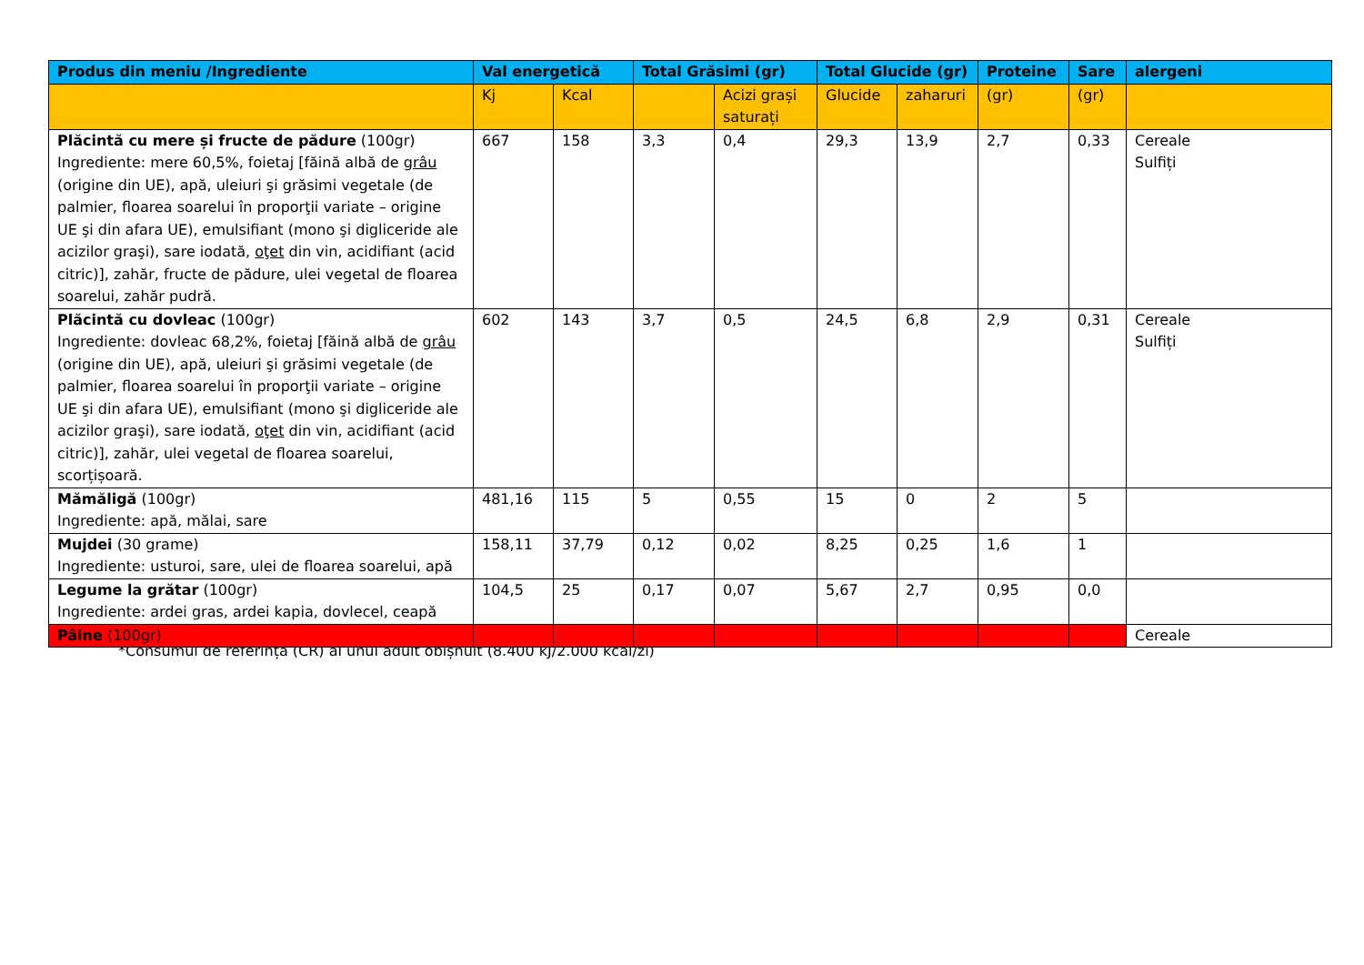| Produs din meniu /Ingrediente | Val energetică | | Total Grăsimi (gr) | | Total Glucide (gr) | | Proteine | Sare | alergeni |
| --- | --- | --- | --- | --- | --- | --- | --- | --- | --- |
| | Kj | Kcal | | Acizi grași saturați | Glucide | zaharuri | (gr) | (gr) | |
| Plăcintă cu mere și fructe de pădure (100gr) Ingrediente: mere 60,5%, foietaj [făină albă de grâu (origine din UE), apă, uleiuri şi grăsimi vegetale (de palmier, floarea soarelui în proporţii variate – origine UE şi din afara UE), emulsifiant (mono şi digliceride ale acizilor graşi), sare iodată, oţet din vin, acidifiant (acid citric)], zahăr, fructe de pădure, ulei vegetal de floarea soarelui, zahăr pudră. | 667 | 158 | 3,3 | 0,4 | 29,3 | 13,9 | 2,7 | 0,33 | Cereale Sulfiți |
| Plăcintă cu dovleac (100gr) Ingrediente: dovleac 68,2%, foietaj [făină albă de grâu (origine din UE), apă, uleiuri şi grăsimi vegetale (de palmier, floarea soarelui în proporţii variate – origine UE şi din afara UE), emulsifiant (mono şi digliceride ale acizilor graşi), sare iodată, oţet din vin, acidifiant (acid citric)], zahăr, ulei vegetal de floarea soarelui, scorțișoară. | 602 | 143 | 3,7 | 0,5 | 24,5 | 6,8 | 2,9 | 0,31 | Cereale Sulfiți |
| Mămăligă (100gr) Ingrediente: apă, mălai, sare | 481,16 | 115 | 5 | 0,55 | 15 | 0 | 2 | 5 | |
| Mujdei (30 grame) Ingrediente: usturoi, sare, ulei de floarea soarelui, apă | 158,11 | 37,79 | 0,12 | 0,02 | 8,25 | 0,25 | 1,6 | 1 | |
| Legume la grătar (100gr) Ingrediente: ardei gras, ardei kapia, dovlecel, ceapă | 104,5 | 25 | 0,17 | 0,07 | 5,67 | 2,7 | 0,95 | 0,0 | |
| Pâine (100gr) | | | | | | | | | Cereale |
*Consumul de referință (CR) al unui adult obișnuit (8.400 kJ/2.000 kcal/zi)